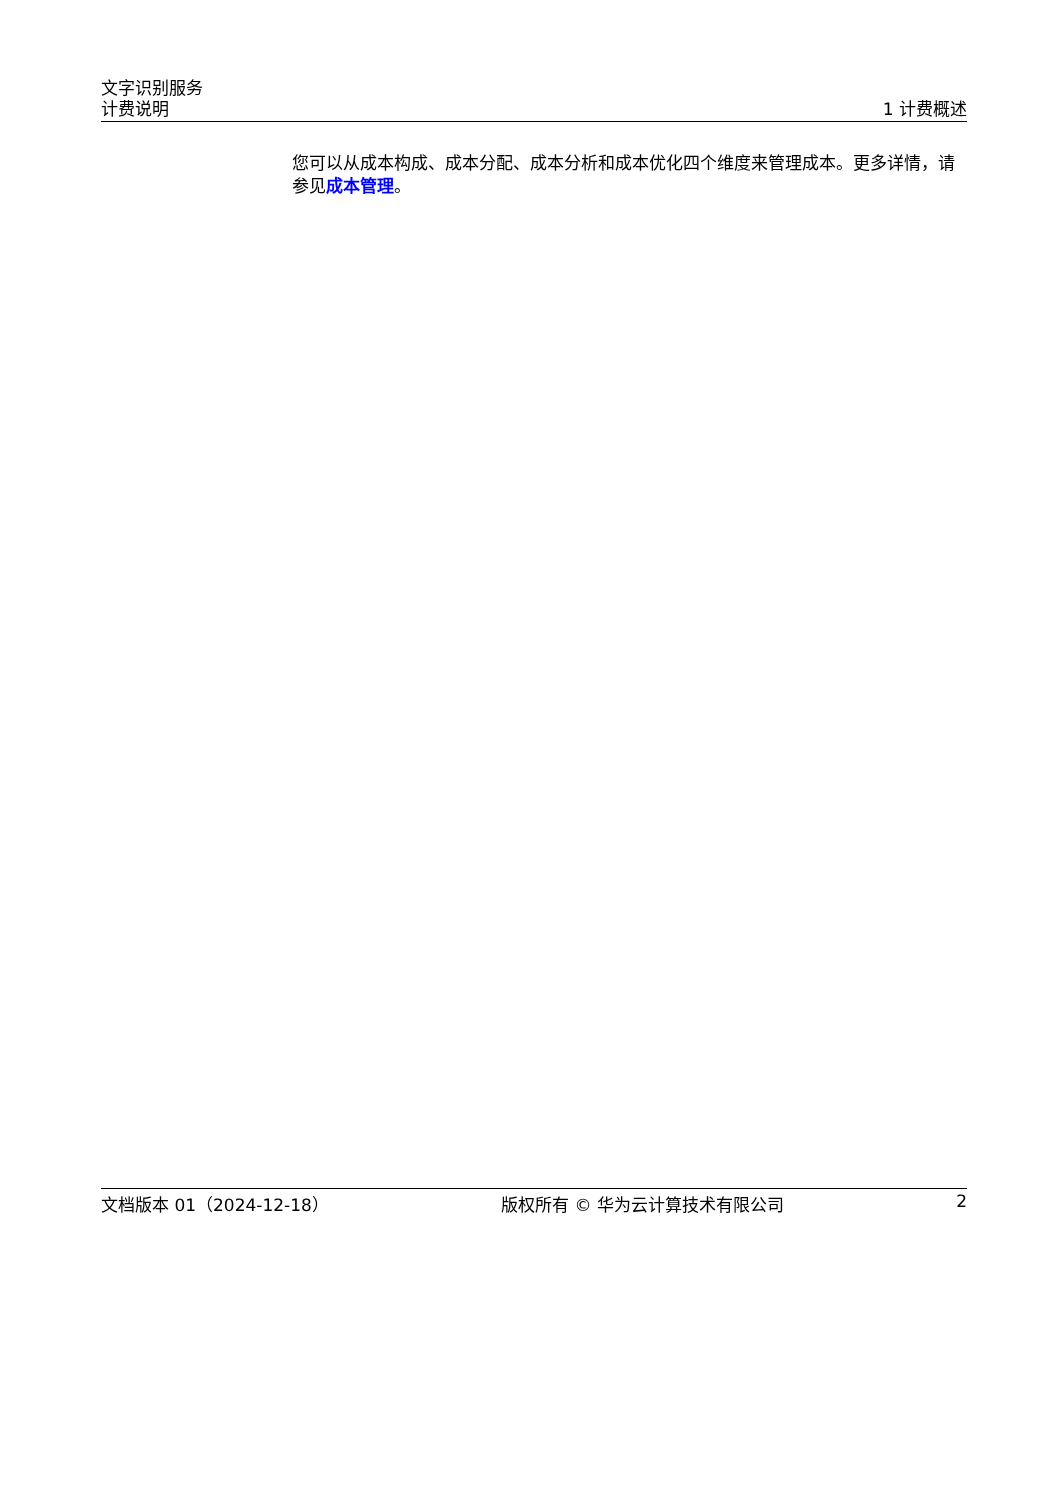文字识别服务
计费说明 1 计费概述
您可以从成本构成、成本分配、成本分析和成本优化四个维度来管理成本。更多详情，请参见成本管理。
文档版本 01（2024-12-18） 版权所有 © 华为云计算技术有限公司 2